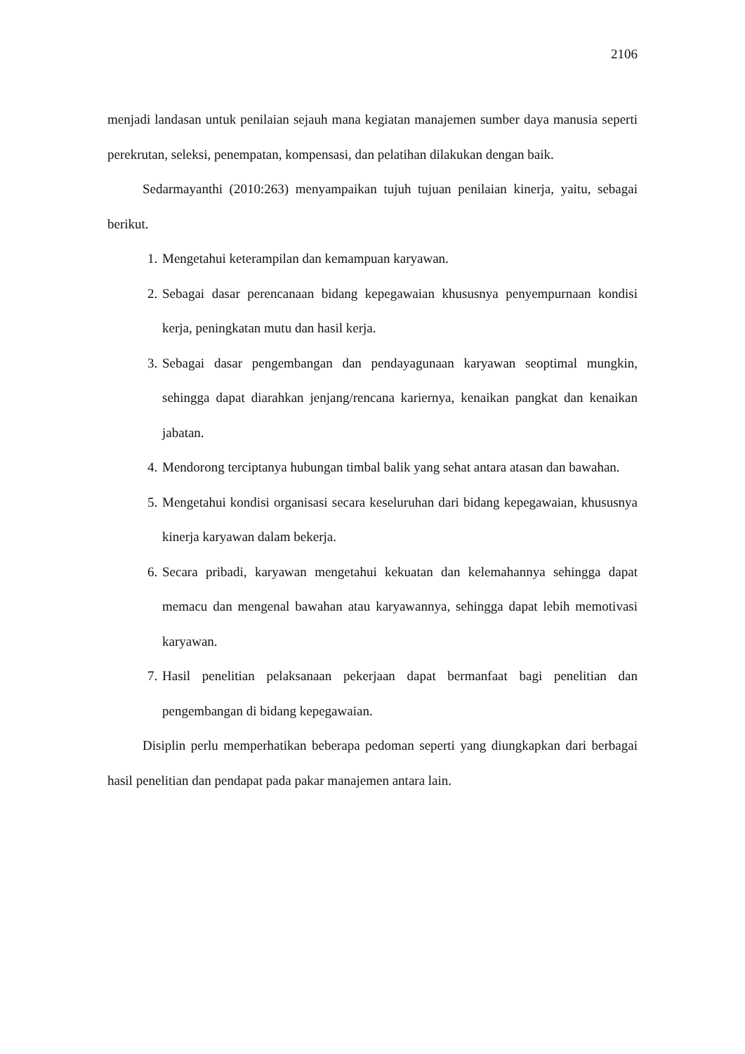2106
menjadi landasan untuk penilaian sejauh mana kegiatan manajemen sumber daya manusia seperti perekrutan, seleksi, penempatan, kompensasi, dan pelatihan dilakukan dengan baik.
Sedarmayanthi (2010:263) menyampaikan tujuh tujuan penilaian kinerja, yaitu, sebagai berikut.
1. Mengetahui keterampilan dan kemampuan karyawan.
2. Sebagai dasar perencanaan bidang kepegawaian khususnya penyempurnaan kondisi kerja, peningkatan mutu dan hasil kerja.
3. Sebagai dasar pengembangan dan pendayagunaan karyawan seoptimal mungkin, sehingga dapat diarahkan jenjang/rencana kariernya, kenaikan pangkat dan kenaikan jabatan.
4. Mendorong terciptanya hubungan timbal balik yang sehat antara atasan dan bawahan.
5. Mengetahui kondisi organisasi secara keseluruhan dari bidang kepegawaian, khususnya kinerja karyawan dalam bekerja.
6. Secara pribadi, karyawan mengetahui kekuatan dan kelemahannya sehingga dapat memacu dan mengenal bawahan atau karyawannya, sehingga dapat lebih memotivasi karyawan.
7. Hasil penelitian pelaksanaan pekerjaan dapat bermanfaat bagi penelitian dan pengembangan di bidang kepegawaian.
Disiplin perlu memperhatikan beberapa pedoman seperti yang diungkapkan dari berbagai hasil penelitian dan pendapat pada pakar manajemen antara lain.